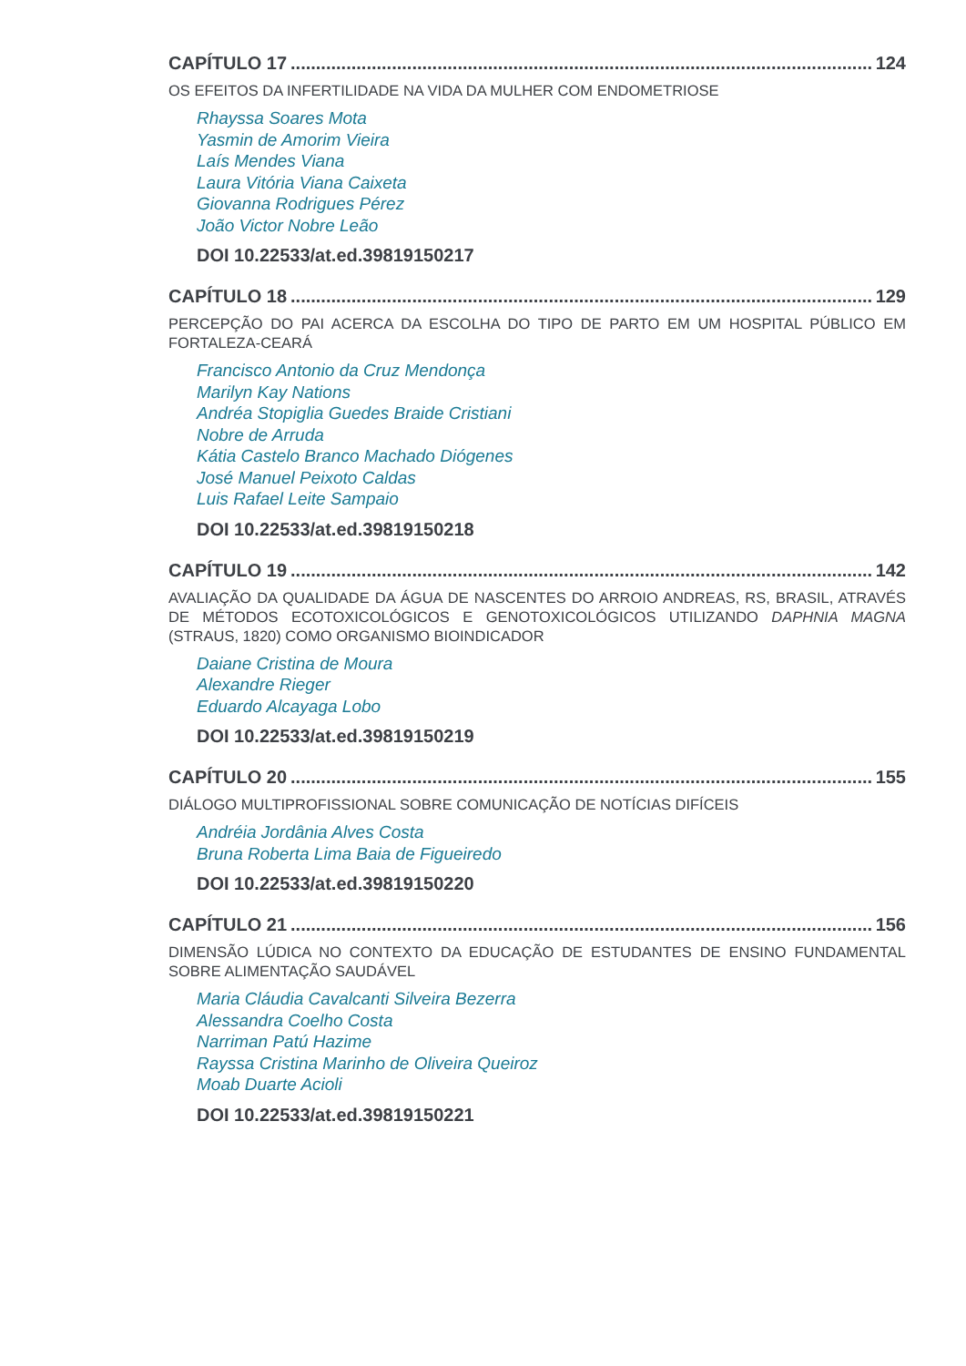CAPÍTULO 17 124
OS EFEITOS DA INFERTILIDADE NA VIDA DA MULHER COM ENDOMETRIOSE
Rhayssa Soares Mota
Yasmin de Amorim Vieira
Laís Mendes Viana
Laura Vitória Viana Caixeta
Giovanna Rodrigues Pérez
João Victor Nobre Leão
DOI 10.22533/at.ed.39819150217
CAPÍTULO 18 129
PERCEPÇÃO DO PAI ACERCA DA ESCOLHA DO TIPO DE PARTO EM UM HOSPITAL PÚBLICO EM FORTALEZA-CEARÁ
Francisco Antonio da Cruz Mendonça
Marilyn Kay Nations
Andréa Stopiglia Guedes Braide Cristiani
Nobre de Arruda
Kátia Castelo Branco Machado Diógenes
José Manuel Peixoto Caldas
Luis Rafael Leite Sampaio
DOI 10.22533/at.ed.39819150218
CAPÍTULO 19 142
AVALIAÇÃO DA QUALIDADE DA ÁGUA DE NASCENTES DO ARROIO ANDREAS, RS, BRASIL, ATRAVÉS DE MÉTODOS ECOTOXICOLÓGICOS E GENOTOXICOLÓGICOS UTILIZANDO DAPHNIA MAGNA (STRAUS, 1820) COMO ORGANISMO BIOINDICADOR
Daiane Cristina de Moura
Alexandre Rieger
Eduardo Alcayaga Lobo
DOI 10.22533/at.ed.39819150219
CAPÍTULO 20 155
DIÁLOGO MULTIPROFISSIONAL SOBRE COMUNICAÇÃO DE NOTÍCIAS DIFÍCEIS
Andréia Jordânia Alves Costa
Bruna Roberta Lima Baia de Figueiredo
DOI 10.22533/at.ed.39819150220
CAPÍTULO 21 156
DIMENSÃO LÚDICA NO CONTEXTO DA EDUCAÇÃO DE ESTUDANTES DE ENSINO FUNDAMENTAL SOBRE ALIMENTAÇÃO SAUDÁVEL
Maria Cláudia Cavalcanti Silveira Bezerra
Alessandra Coelho Costa
Narriman Patú Hazime
Rayssa Cristina Marinho de Oliveira Queiroz
Moab Duarte Acioli
DOI 10.22533/at.ed.39819150221